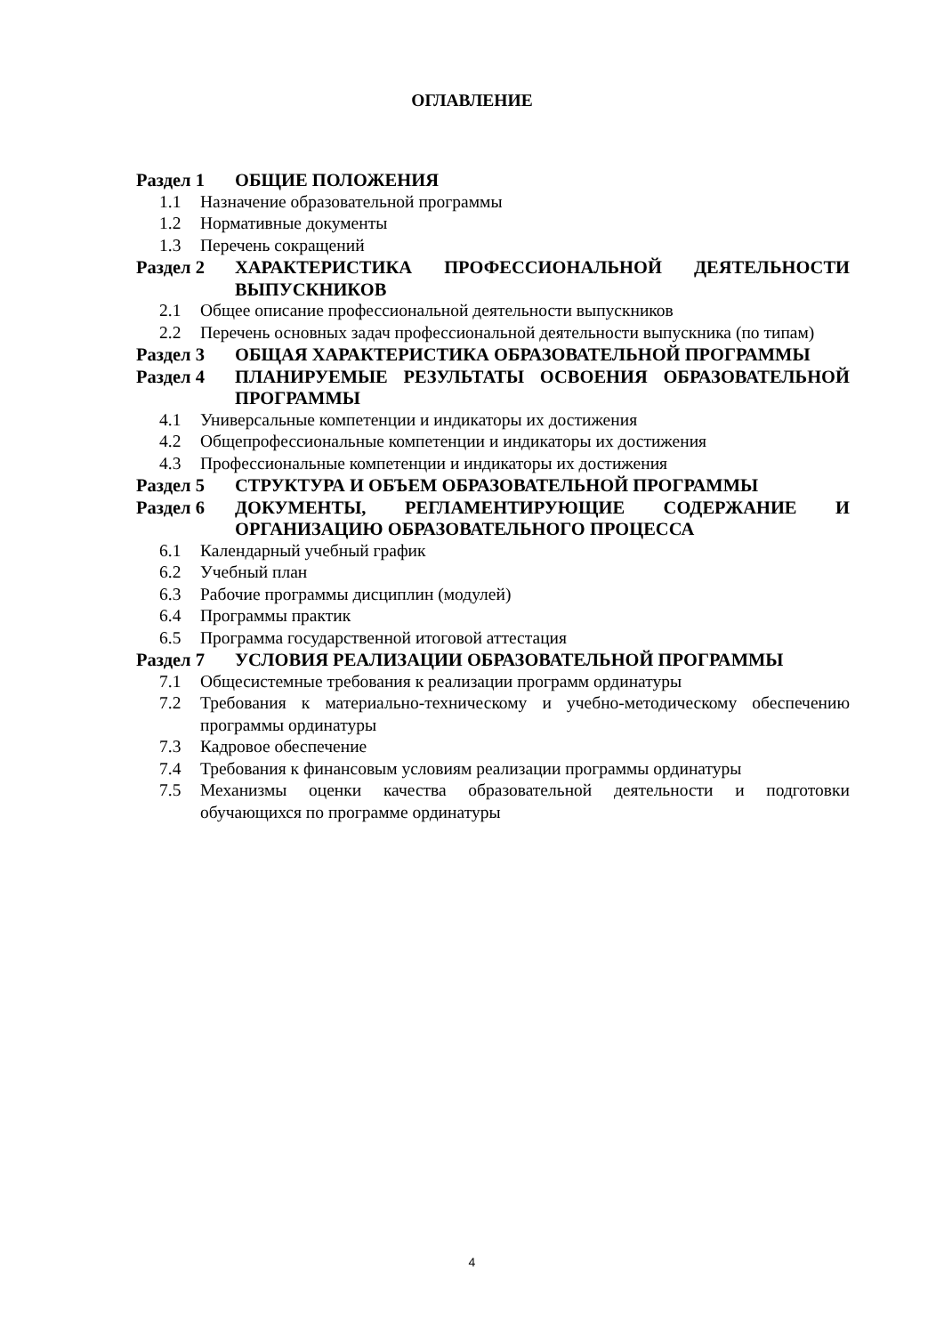ОГЛАВЛЕНИЕ
Раздел 1 ОБЩИЕ ПОЛОЖЕНИЯ
1.1 Назначение образовательной программы
1.2 Нормативные документы
1.3 Перечень сокращений
Раздел 2 ХАРАКТЕРИСТИКА ПРОФЕССИОНАЛЬНОЙ ДЕЯТЕЛЬНОСТИ ВЫПУСКНИКОВ
2.1 Общее описание профессиональной деятельности выпускников
2.2 Перечень основных задач профессиональной деятельности выпускника (по типам)
Раздел 3 ОБЩАЯ ХАРАКТЕРИСТИКА ОБРАЗОВАТЕЛЬНОЙ ПРОГРАММЫ
Раздел 4 ПЛАНИРУЕМЫЕ РЕЗУЛЬТАТЫ ОСВОЕНИЯ ОБРАЗОВАТЕЛЬНОЙ ПРОГРАММЫ
4.1 Универсальные компетенции и индикаторы их достижения
4.2 Общепрофессиональные компетенции и индикаторы их достижения
4.3 Профессиональные компетенции и индикаторы их достижения
Раздел 5 СТРУКТУРА И ОБЪЕМ ОБРАЗОВАТЕЛЬНОЙ ПРОГРАММЫ
Раздел 6 ДОКУМЕНТЫ, РЕГЛАМЕНТИРУЮЩИЕ СОДЕРЖАНИЕ И ОРГАНИЗАЦИЮ ОБРАЗОВАТЕЛЬНОГО ПРОЦЕССА
6.1 Календарный учебный график
6.2 Учебный план
6.3 Рабочие программы дисциплин (модулей)
6.4 Программы практик
6.5 Программа государственной итоговой аттестация
Раздел 7 УСЛОВИЯ РЕАЛИЗАЦИИ ОБРАЗОВАТЕЛЬНОЙ ПРОГРАММЫ
7.1 Общесистемные требования к реализации программ ординатуры
7.2 Требования к материально-техническому и учебно-методическому обеспечению программы ординатуры
7.3 Кадровое обеспечение
7.4 Требования к финансовым условиям реализации программы ординатуры
7.5 Механизмы оценки качества образовательной деятельности и подготовки обучающихся по программе ординатуры
4